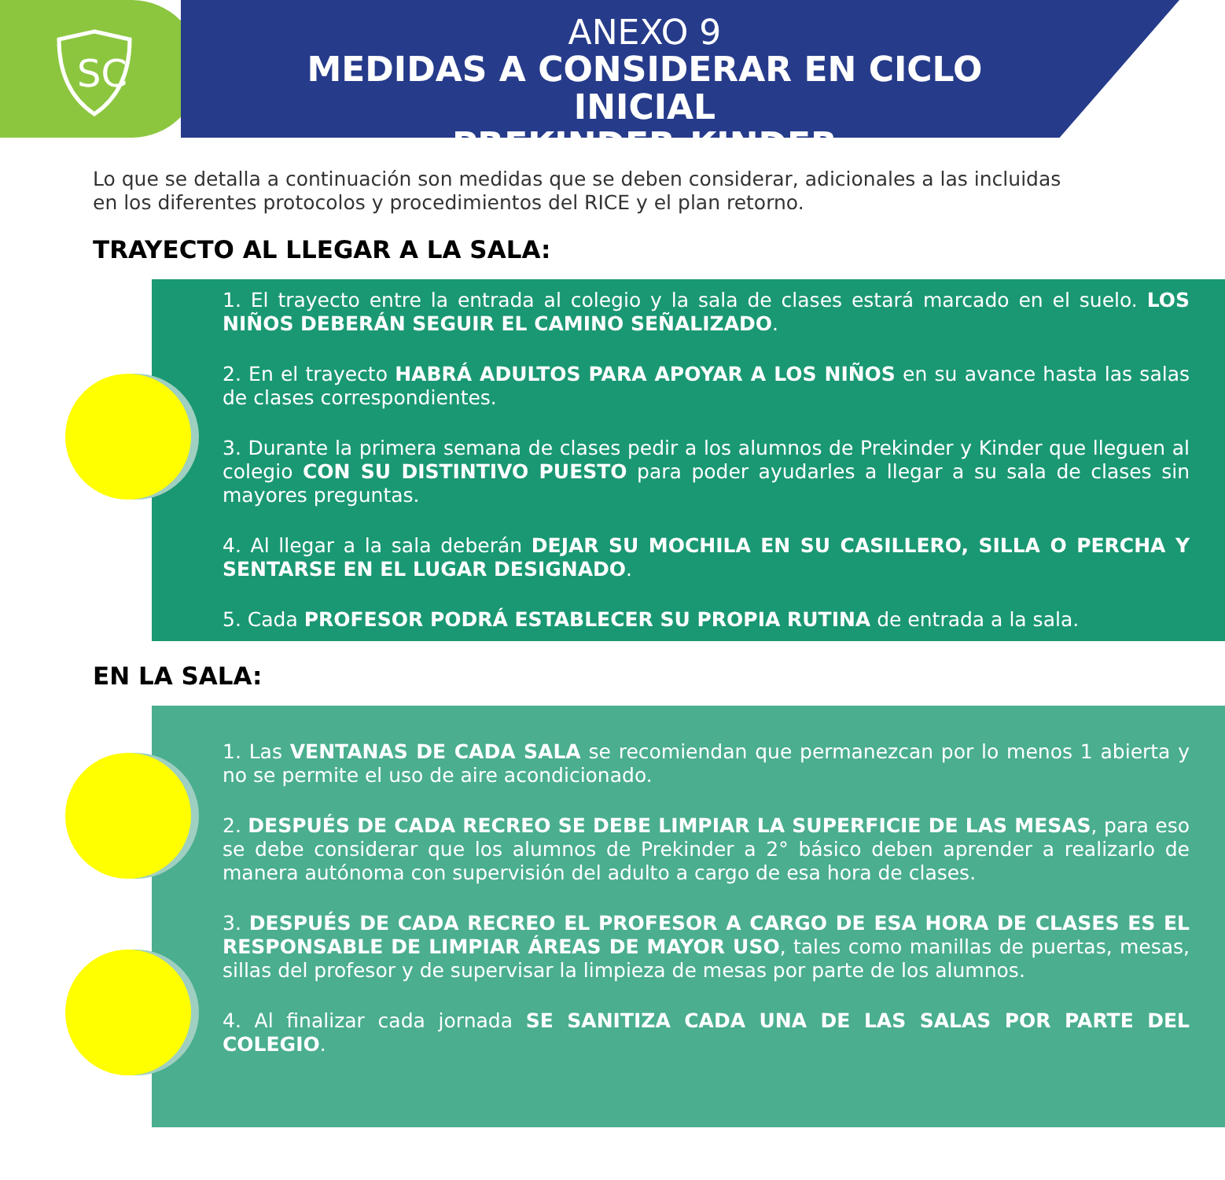SC
ANEXO 9
MEDIDAS A CONSIDERAR EN CICLO INICIAL
PREKINDER-KINDER
Lo que se detalla a continuación son medidas que se deben considerar, adicionales a las incluidas en los diferentes protocolos y procedimientos del RICE y el plan retorno.
TRAYECTO AL LLEGAR A LA SALA:
1. El trayecto entre la entrada al colegio y la sala de clases estará marcado en el suelo. LOS NIÑOS DEBERÁN SEGUIR EL CAMINO SEÑALIZADO.
2. En el trayecto HABRÁ ADULTOS PARA APOYAR A LOS NIÑOS en su avance hasta las salas de clases correspondientes.
3. Durante la primera semana de clases pedir a los alumnos de Prekinder y Kinder que lleguen al colegio CON SU DISTINTIVO PUESTO para poder ayudarles a llegar a su sala de clases sin mayores preguntas.
4. Al llegar a la sala deberán DEJAR SU MOCHILA EN SU CASILLERO, SILLA O PERCHA Y SENTARSE EN EL LUGAR DESIGNADO.
5. Cada PROFESOR PODRÁ ESTABLECER SU PROPIA RUTINA de entrada a la sala.
EN LA SALA:
1. Las VENTANAS DE CADA SALA se recomiendan que permanezcan por lo menos 1 abierta y no se permite el uso de aire acondicionado.
2. DESPUÉS DE CADA RECREO SE DEBE LIMPIAR LA SUPERFICIE DE LAS MESAS, para eso se debe considerar que los alumnos de Prekinder a 2° básico deben aprender a realizarlo de manera autónoma con supervisión del adulto a cargo de esa hora de clases.
3. DESPUÉS DE CADA RECREO EL PROFESOR A CARGO DE ESA HORA DE CLASES ES EL RESPONSABLE DE LIMPIAR ÁREAS DE MAYOR USO, tales como manillas de puertas, mesas, sillas del profesor y de supervisar la limpieza de mesas por parte de los alumnos.
4. Al finalizar cada jornada SE SANITIZA CADA UNA DE LAS SALAS POR PARTE DEL COLEGIO.